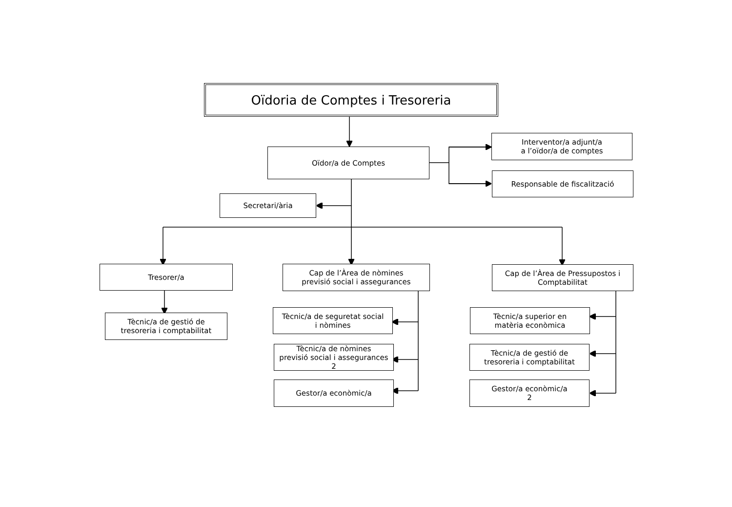Oïdoria de Comptes i Tresoreria
Oïdor/a de Comptes
Interventor/a adjunt/a
a l’oïdor/a de comptes
Responsable de fiscalització
Secretari/ària
Tresorer/a
Cap de l’Àrea de nòmines
previsió social i assegurances
Cap de l’Àrea de Pressupostos i
Comptabilitat
Tècnic/a de gestió de
tresoreria i comptabilitat
Tècnic/a de seguretat social
i nòmines
Tècnic/a de nòmines
previsió social i assegurances
2
Gestor/a econòmic/a
Tècnic/a superior en
matèria econòmica
Tècnic/a de gestió de
tresoreria i comptabilitat
Gestor/a econòmic/a
2